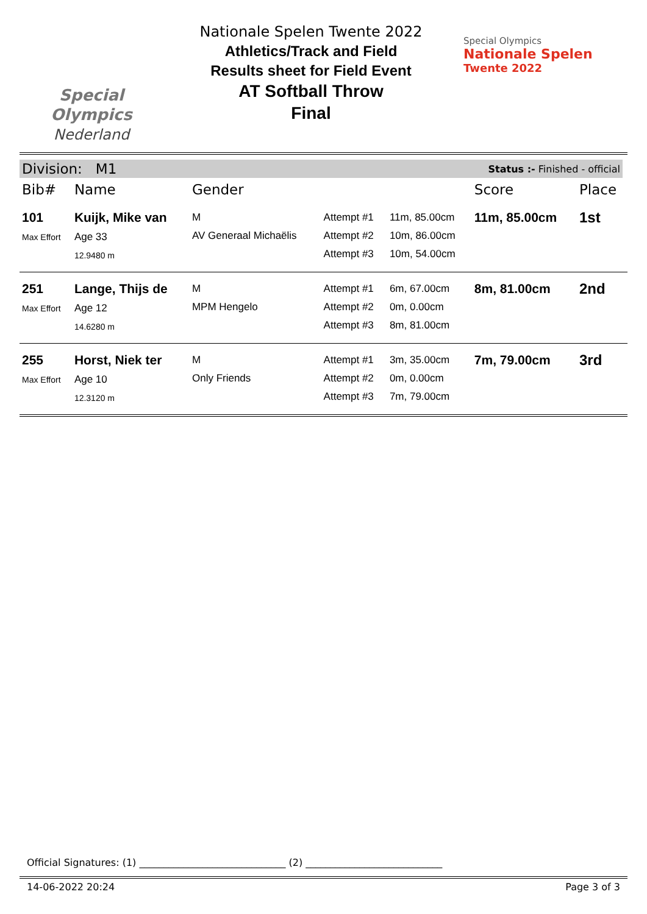Special
Olympics
Nederland
Nationale Spelen Twente 2022
Athletics/Track and Field
Results sheet for Field Event
AT Softball Throw
Final
Special Olympics
Nationale Spelen
Twente 2022
Division: M1 Status :- Finished - official
| Bib# | Name | Gender | | | Score | Place |
| --- | --- | --- | --- | --- | --- | --- |
| 101 Max Effort | Kuijk, Mike van Age 33 12.9480 m | M AV Generaal Michaëlis | Attempt #1 Attempt #2 Attempt #3 | 11m, 85.00cm 10m, 86.00cm 10m, 54.00cm | 11m, 85.00cm | 1st |
| 251 Max Effort | Lange, Thijs de Age 12 14.6280 m | M MPM Hengelo | Attempt #1 Attempt #2 Attempt #3 | 6m, 67.00cm 0m, 0.00cm 8m, 81.00cm | 8m, 81.00cm | 2nd |
| 255 Max Effort | Horst, Niek ter Age 10 12.3120 m | M Only Friends | Attempt #1 Attempt #2 Attempt #3 | 3m, 35.00cm 0m, 0.00cm 7m, 79.00cm | 7m, 79.00cm | 3rd |
Official Signatures: (1) ______________________________ (2) ____________________________
14-06-2022 20:24 Page 3 of 3